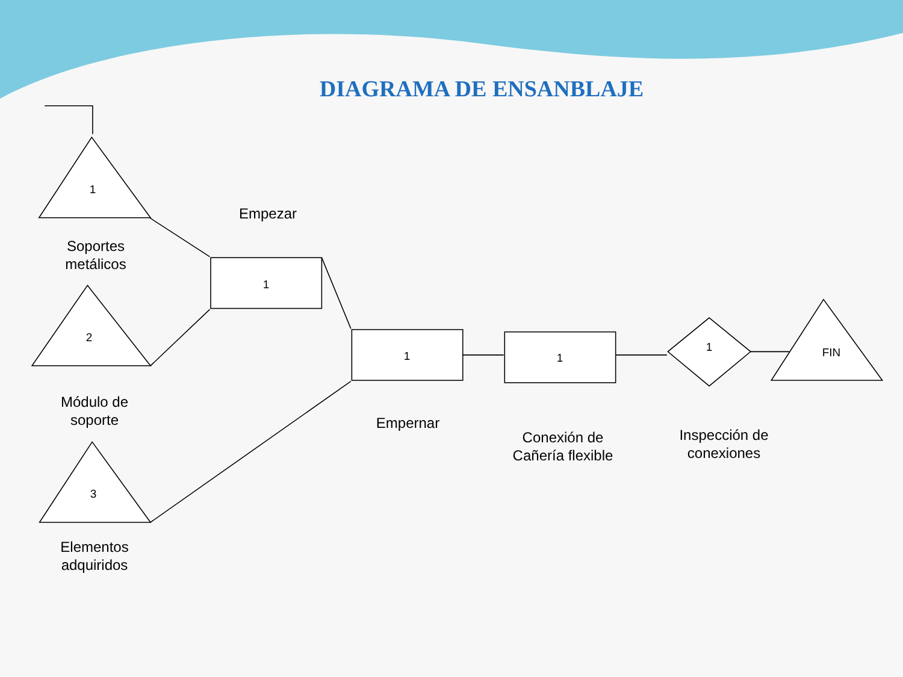DIAGRAMA DE ENSANBLAJE
1
2
3
1
1 1
1 FIN
Empezar
Soportes metálicos
Módulo de soporte
Elementos adquiridos
Empernar
Conexión de Cañería flexible
Inspección de conexiones